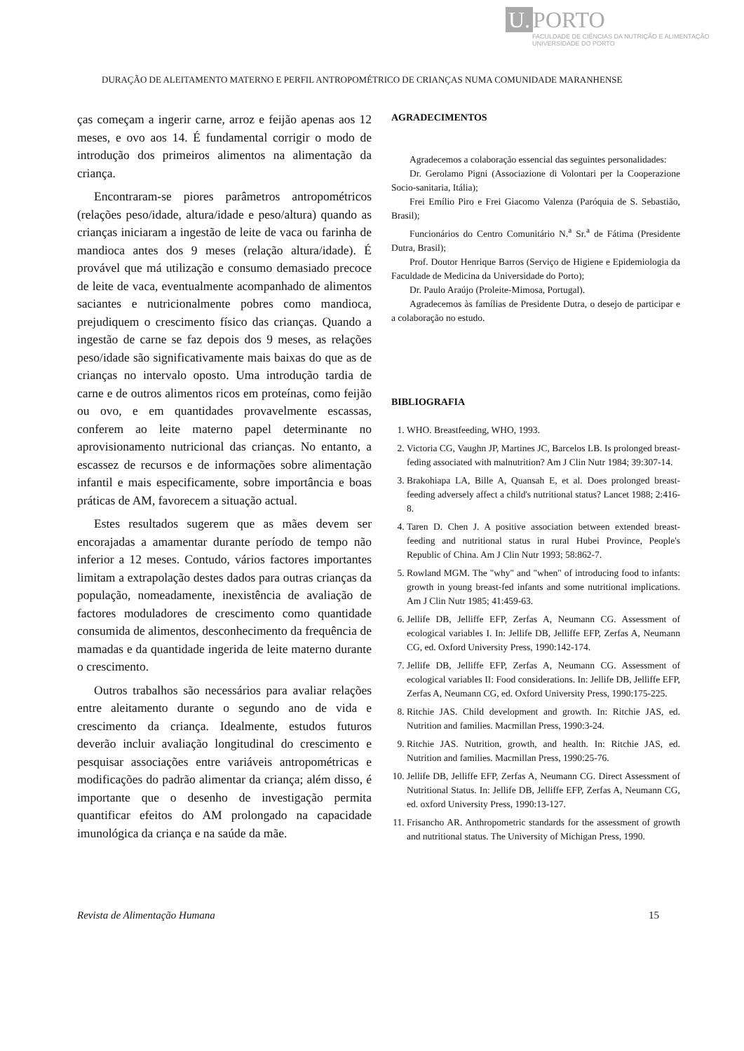U. PORTO
FACULDADE DE CIÊNCIAS DA NUTRIÇÃO E ALIMENTAÇÃO
UNIVERSIDADE DO PORTO
DURAÇÃO DE ALEITAMENTO MATERNO E PERFIL ANTROPOMÉTRICO DE CRIANÇAS NUMA COMUNIDADE MARANHENSE
ças começam a ingerir carne, arroz e feijão apenas aos 12 meses, e ovo aos 14. É fundamental corrigir o modo de introdução dos primeiros alimentos na alimentação da criança.
Encontraram-se piores parâmetros antropométricos (relações peso/idade, altura/idade e peso/altura) quando as crianças iniciaram a ingestão de leite de vaca ou farinha de mandioca antes dos 9 meses (relação altura/idade). É provável que má utilização e consumo demasiado precoce de leite de vaca, eventualmente acompanhado de alimentos saciantes e nutricionalmente pobres como mandioca, prejudiquem o crescimento físico das crianças. Quando a ingestão de carne se faz depois dos 9 meses, as relações peso/idade são significativamente mais baixas do que as de crianças no intervalo oposto. Uma introdução tardia de carne e de outros alimentos ricos em proteínas, como feijão ou ovo, e em quantidades provavelmente escassas, conferem ao leite materno papel determinante no aprovisionamento nutricional das crianças. No entanto, a escassez de recursos e de informações sobre alimentação infantil e mais especificamente, sobre importância e boas práticas de AM, favorecem a situação actual.
Estes resultados sugerem que as mães devem ser encorajadas a amamentar durante período de tempo não inferior a 12 meses. Contudo, vários factores importantes limitam a extrapolação destes dados para outras crianças da população, nomeadamente, inexistência de avaliação de factores moduladores de crescimento como quantidade consumida de alimentos, desconhecimento da frequência de mamadas e da quantidade ingerida de leite materno durante o crescimento.
Outros trabalhos são necessários para avaliar relações entre aleitamento durante o segundo ano de vida e crescimento da criança. Idealmente, estudos futuros deverão incluir avaliação longitudinal do crescimento e pesquisar associações entre variáveis antropométricas e modificações do padrão alimentar da criança; além disso, é importante que o desenho de investigação permita quantificar efeitos do AM prolongado na capacidade imunológica da criança e na saúde da mãe.
AGRADECIMENTOS
Agradecemos a colaboração essencial das seguintes personalidades:
Dr. Gerolamo Pigni (Associazione di Volontari per la Cooperazione Socio-sanitaria, Itália);
Frei Emílio Piro e Frei Giacomo Valenza (Paróquia de S. Sebastião, Brasil);
Funcionários do Centro Comunitário N.<sup>a</sup> Sr.<sup>a</sup> de Fátima (Presidente Dutra, Brasil);
Prof. Doutor Henrique Barros (Serviço de Higiene e Epidemiologia da Faculdade de Medicina da Universidade do Porto);
Dr. Paulo Araújo (Proleite-Mimosa, Portugal).
Agradecemos às famílias de Presidente Dutra, o desejo de participar e a colaboração no estudo.
BIBLIOGRAFIA
1. WHO. Breastfeeding, WHO, 1993.
2. Victoria CG, Vaughn JP, Martines JC, Barcelos LB. Is prolonged breast-feding associated with malnutrition? Am J Clin Nutr 1984; 39:307-14.
3. Brakohiapa LA, Bille A, Quansah E, et al. Does prolonged breast-feeding adversely affect a child's nutritional status? Lancet 1988; 2:416-8.
4. Taren D. Chen J. A positive association between extended breast-feeding and nutritional status in rural Hubei Province, People's Republic of China. Am J Clin Nutr 1993; 58:862-7.
5. Rowland MGM. The "why" and "when" of introducing food to infants: growth in young breast-fed infants and some nutritional implications. Am J Clin Nutr 1985; 41:459-63.
6. Jellife DB, Jelliffe EFP, Zerfas A, Neumann CG. Assessment of ecological variables I. In: Jellife DB, Jelliffe EFP, Zerfas A, Neumann CG, ed. Oxford University Press, 1990:142-174.
7. Jellife DB, Jelliffe EFP, Zerfas A, Neumann CG. Assessment of ecological variables II: Food considerations. In: Jellife DB, Jelliffe EFP, Zerfas A, Neumann CG, ed. Oxford University Press, 1990:175-225.
8. Ritchie JAS. Child development and growth. In: Ritchie JAS, ed. Nutrition and families. Macmillan Press, 1990:3-24.
9. Ritchie JAS. Nutrition, growth, and health. In: Ritchie JAS, ed. Nutrition and families. Macmillan Press, 1990:25-76.
10. Jellife DB, Jelliffe EFP, Zerfas A, Neumann CG. Direct Assessment of Nutritional Status. In: Jellife DB, Jelliffe EFP, Zerfas A, Neumann CG, ed. oxford University Press, 1990:13-127.
11. Frisancho AR. Anthropometric standards for the assessment of growth and nutritional status. The University of Michigan Press, 1990.
Revista de Alimentação Humana 15